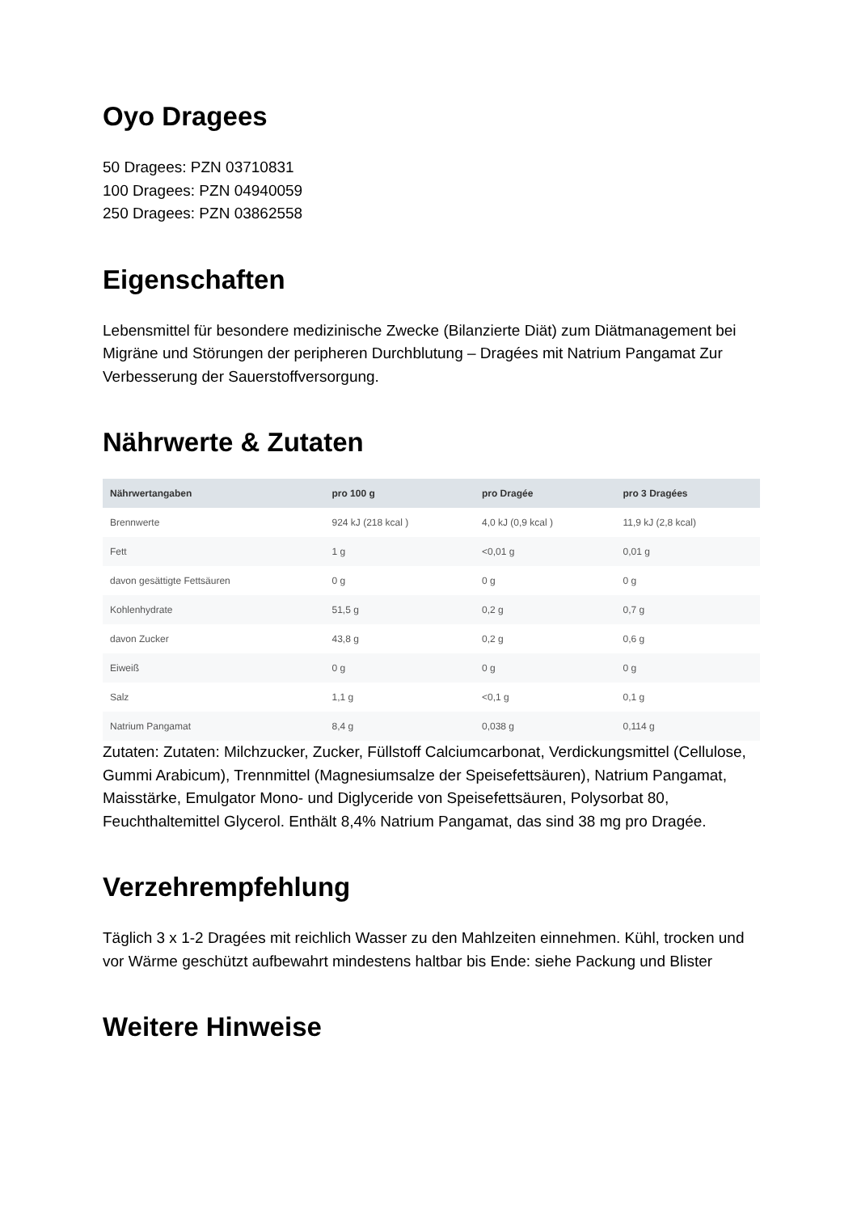Oyo Dragees
50 Dragees: PZN 03710831
100 Dragees: PZN 04940059
250 Dragees: PZN 03862558
Eigenschaften
Lebensmittel für besondere medizinische Zwecke (Bilanzierte Diät) zum Diätmanagement bei Migräne und Störungen der peripheren Durchblutung – Dragées mit Natrium Pangamat Zur Verbesserung der Sauerstoffversorgung.
Nährwerte & Zutaten
| Nährwertangaben | pro 100 g | pro Dragée | pro 3 Dragées |
| --- | --- | --- | --- |
| Brennwerte | 924 kJ (218 kcal ) | 4,0 kJ (0,9 kcal ) | 11,9 kJ (2,8 kcal) |
| Fett | 1 g | <0,01 g | 0,01 g |
| davon gesättigte Fettsäuren | 0 g | 0 g | 0 g |
| Kohlenhydrate | 51,5 g | 0,2 g | 0,7 g |
| davon Zucker | 43,8 g | 0,2 g | 0,6 g |
| Eiweiß | 0 g | 0 g | 0 g |
| Salz | 1,1 g | <0,1 g | 0,1 g |
| Natrium Pangamat | 8,4 g | 0,038 g | 0,114 g |
Zutaten: Zutaten: Milchzucker, Zucker, Füllstoff Calciumcarbonat, Verdickungsmittel (Cellulose, Gummi Arabicum), Trennmittel (Magnesiumsalze der Speisefettsäuren), Natrium Pangamat, Maisstärke, Emulgator Mono- und Diglyceride von Speisefettsäuren, Polysorbat 80, Feuchthaltemittel Glycerol. Enthält 8,4% Natrium Pangamat, das sind 38 mg pro Dragée.
Verzehrempfehlung
Täglich 3 x 1-2 Dragées mit reichlich Wasser zu den Mahlzeiten einnehmen. Kühl, trocken und vor Wärme geschützt aufbewahrt mindestens haltbar bis Ende: siehe Packung und Blister
Weitere Hinweise